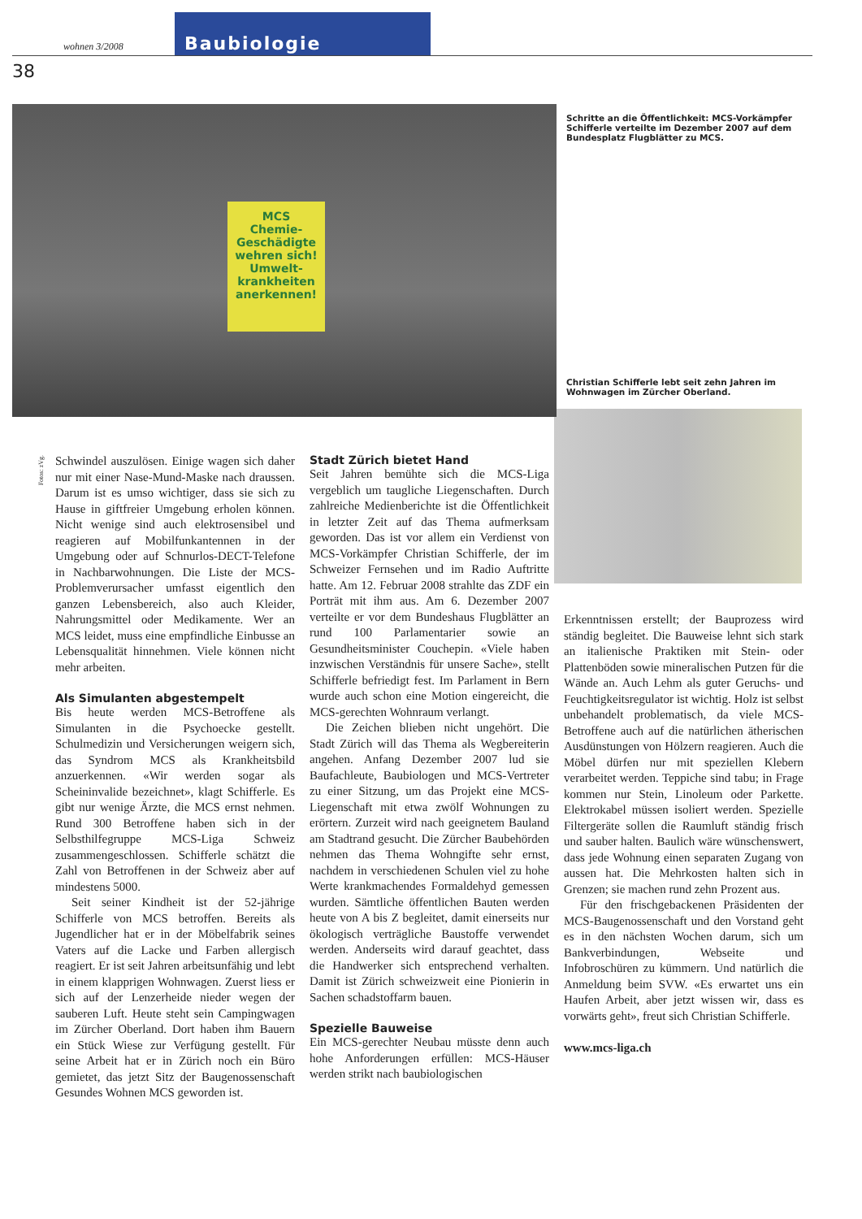38
wohnen 3/2008
Baubiologie
MCS
Chemie-Geschädigte wehren sich!
Umwelt-krankheiten anerkennen!
Schritte an die Öffentlichkeit: MCS-Vorkämpfer Schifferle verteilte im Dezember 2007 auf dem Bundesplatz Flugblätter zu MCS.
Christian Schifferle lebt seit zehn Jahren im Wohnwagen im Zürcher Oberland.
Fotos: zVg.
Schwindel auszulösen. Einige wagen sich daher nur mit einer Nase-Mund-Maske nach draussen. Darum ist es umso wichtiger, dass sie sich zu Hause in giftfreier Umgebung erholen können. Nicht wenige sind auch elektrosensibel und reagieren auf Mobilfunkantennen in der Umgebung oder auf Schnurlos-DECT-Telefone in Nachbarwohnungen. Die Liste der MCS-Problemverursacher umfasst eigentlich den ganzen Lebensbereich, also auch Kleider, Nahrungsmittel oder Medikamente. Wer an MCS leidet, muss eine empfindliche Einbusse an Lebensqualität hinnehmen. Viele können nicht mehr arbeiten.
Als Simulanten abgestempelt
Bis heute werden MCS-Betroffene als Simulanten in die Psychoecke gestellt. Schulmedizin und Versicherungen weigern sich, das Syndrom MCS als Krankheitsbild anzuerkennen. «Wir werden sogar als Scheininvalide bezeichnet», klagt Schifferle. Es gibt nur wenige Ärzte, die MCS ernst nehmen. Rund 300 Betroffene haben sich in der Selbsthilfegruppe MCS-Liga Schweiz zusammengeschlossen. Schifferle schätzt die Zahl von Betroffenen in der Schweiz aber auf mindestens 5000.
Seit seiner Kindheit ist der 52-jährige Schifferle von MCS betroffen. Bereits als Jugendlicher hat er in der Möbelfabrik seines Vaters auf die Lacke und Farben allergisch reagiert. Er ist seit Jahren arbeitsunfähig und lebt in einem klapprigen Wohnwagen. Zuerst liess er sich auf der Lenzerheide nieder wegen der sauberen Luft. Heute steht sein Campingwagen im Zürcher Oberland. Dort haben ihm Bauern ein Stück Wiese zur Verfügung gestellt. Für seine Arbeit hat er in Zürich noch ein Büro gemietet, das jetzt Sitz der Baugenossenschaft Gesundes Wohnen MCS geworden ist.
Stadt Zürich bietet Hand
Seit Jahren bemühte sich die MCS-Liga vergeblich um taugliche Liegenschaften. Durch zahlreiche Medienberichte ist die Öffentlichkeit in letzter Zeit auf das Thema aufmerksam geworden. Das ist vor allem ein Verdienst von MCS-Vorkämpfer Christian Schifferle, der im Schweizer Fernsehen und im Radio Auftritte hatte. Am 12. Februar 2008 strahlte das ZDF ein Porträt mit ihm aus. Am 6. Dezember 2007 verteilte er vor dem Bundeshaus Flugblätter an rund 100 Parlamentarier sowie an Gesundheitsminister Couchepin. «Viele haben inzwischen Verständnis für unsere Sache», stellt Schifferle befriedigt fest. Im Parlament in Bern wurde auch schon eine Motion eingereicht, die MCS-gerechten Wohnraum verlangt.
Die Zeichen blieben nicht ungehört. Die Stadt Zürich will das Thema als Wegbereiterin angehen. Anfang Dezember 2007 lud sie Baufachleute, Baubiologen und MCS-Vertreter zu einer Sitzung, um das Projekt eine MCS-Liegenschaft mit etwa zwölf Wohnungen zu erörtern. Zurzeit wird nach geeignetem Bauland am Stadtrand gesucht. Die Zürcher Baubehörden nehmen das Thema Wohngifte sehr ernst, nachdem in verschiedenen Schulen viel zu hohe Werte krankmachendes Formaldehyd gemessen wurden. Sämtliche öffentlichen Bauten werden heute von A bis Z begleitet, damit einerseits nur ökologisch verträgliche Baustoffe verwendet werden. Anderseits wird darauf geachtet, dass die Handwerker sich entsprechend verhalten. Damit ist Zürich schweizweit eine Pionierin in Sachen schadstoffarm bauen.
Spezielle Bauweise
Ein MCS-gerechter Neubau müsste denn auch hohe Anforderungen erfüllen: MCS-Häuser werden strikt nach baubiologischen
Erkenntnissen erstellt; der Bauprozess wird ständig begleitet. Die Bauweise lehnt sich stark an italienische Praktiken mit Stein- oder Plattenböden sowie mineralischen Putzen für die Wände an. Auch Lehm als guter Geruchs- und Feuchtigkeitsregulator ist wichtig. Holz ist selbst unbehandelt problematisch, da viele MCS-Betroffene auch auf die natürlichen ätherischen Ausdünstungen von Hölzern reagieren. Auch die Möbel dürfen nur mit speziellen Klebern verarbeitet werden. Teppiche sind tabu; in Frage kommen nur Stein, Linoleum oder Parkette. Elektrokabel müssen isoliert werden. Spezielle Filtergeräte sollen die Raumluft ständig frisch und sauber halten. Baulich wäre wünschenswert, dass jede Wohnung einen separaten Zugang von aussen hat. Die Mehrkosten halten sich in Grenzen; sie machen rund zehn Prozent aus.
Für den frischgebackenen Präsidenten der MCS-Baugenossenschaft und den Vorstand geht es in den nächsten Wochen darum, sich um Bankverbindungen, Webseite und Infobroschüren zu kümmern. Und natürlich die Anmeldung beim SVW. «Es erwartet uns ein Haufen Arbeit, aber jetzt wissen wir, dass es vorwärts geht», freut sich Christian Schifferle.
www.mcs-liga.ch